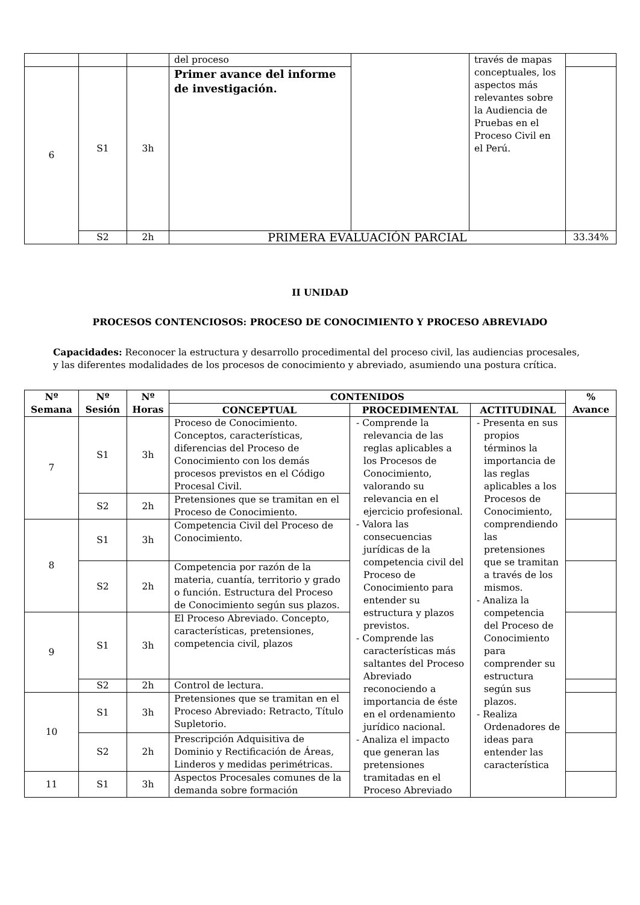| | | | del proceso | | través de mapas conceptuales, los aspectos más relevantes sobre la Audiencia de Pruebas en el Proceso Civil en el Perú. | |
| 6 | S1 | 3h | Primer avance del informe de investigación. | | | |
| | S2 | 2h | PRIMERA EVALUACIÓN PARCIAL | | | 33.34% |
II UNIDAD
PROCESOS CONTENCIOSOS: PROCESO DE CONOCIMIENTO Y PROCESO ABREVIADO
Capacidades: Reconocer la estructura y desarrollo procedimental del proceso civil, las audiencias procesales, y las diferentes modalidades de los procesos de conocimiento y abreviado, asumiendo una postura crítica.
| Nº Semana | Nº Sesión | Nº Horas | CONTENIDOS | | | % Avance |
| --- | --- | --- | --- | --- | --- | --- |
| | | | CONCEPTUAL | PROCEDIMENTAL | ACTITUDINAL | |
| 7 | S1 | 3h | Proceso de Conocimiento. Conceptos, características, diferencias del Proceso de Conocimiento con los demás procesos previstos en el Código Procesal Civil. | - Comprende la relevancia de las reglas aplicables a los Procesos de Conocimiento, valorando su relevancia en el ejercicio profesional. - Valora las consecuencias jurídicas de la competencia civil del Proceso de Conocimiento para entender su estructura y plazos previstos. - Comprende las características más saltantes del Proceso Abreviado reconociendo a importancia de éste en el ordenamiento jurídico nacional. - Analiza el impacto que generan las pretensiones tramitadas en el Proceso Abreviado | - Presenta en sus propios términos la importancia de las reglas aplicables a los Procesos de Conocimiento, comprendiendo las pretensiones que se tramitan a través de los mismos. - Analiza la competencia del Proceso de Conocimiento para comprender su estructura según sus plazos. - Realiza Ordenadores de ideas para entender las característica | |
| | S2 | 2h | Pretensiones que se tramitan en el Proceso de Conocimiento. | | | |
| 8 | S1 | 3h | Competencia Civil del Proceso de Conocimiento. | | | |
| | S2 | 2h | Competencia por razón de la materia, cuantía, territorio y grado o función. Estructura del Proceso de Conocimiento según sus plazos. | | | |
| 9 | S1 | 3h | El Proceso Abreviado. Concepto, características, pretensiones, competencia civil, plazos | | | |
| | S2 | 2h | Control de lectura. | | | |
| 10 | S1 | 3h | Pretensiones que se tramitan en el Proceso Abreviado: Retracto, Título Supletorio. | | | |
| | S2 | 2h | Prescripción Adquisitiva de Dominio y Rectificación de Áreas, Linderos y medidas perimétricas. | | | |
| 11 | S1 | 3h | Aspectos Procesales comunes de la demanda sobre formación | | | |